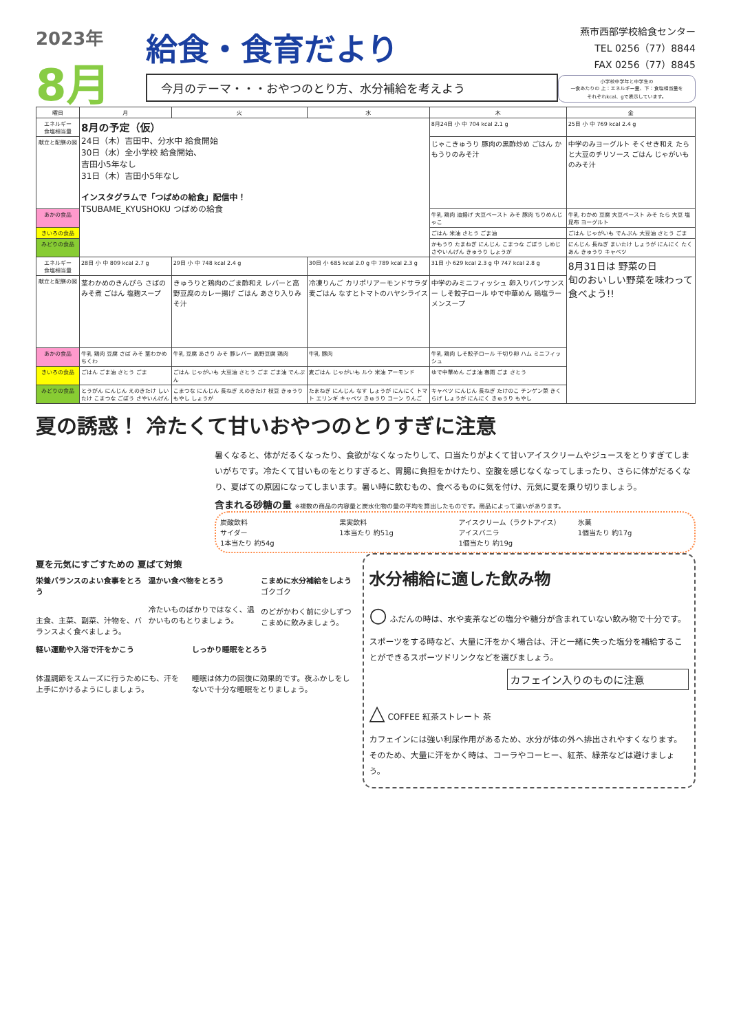2023年
8月
給食・食育だより
今月のテーマ・・・おやつのとり方、水分補給を考えよう
燕市西部学校給食センター
TEL 0256（77）8844
FAX 0256（77）8845
小学校中学年と中学生の
一食あたりの 上：エネルギー量、下：食塩相当量を
それぞれkcal、gで表示しています。
| 曜日 | 月 | 火 | 水 | 木 | 金 |
| --- | --- | --- | --- | --- | --- |
| エネルギー 食塩相当量 | 8月の予定（仮） 24日（木）吉田中、分水中 給食開始 30日（水）全小学校 給食開始、 吉田小5年なし 31日（木）吉田小5年なし インスタグラムで「つばめの給食」配信中！ TSUBAME_KYUSHOKU つばめの給食 | | | 8月24日 小 中 704 kcal 2.1 g | 25日 小 中 769 kcal 2.4 g |
| 献立と配膳の図 | | | | じゃこきゅうり 豚肉の黒酢炒め ごはん かもうりのみそ汁 | 中学のみヨーグルト そくせき和え たらと大豆のチリソース ごはん じゃがいものみそ汁 |
| あかの食品 | | | | 牛乳 鶏肉 油揚げ 大豆ペースト みそ 豚肉 ちりめんじゃこ | 牛乳 わかめ 豆腐 大豆ペースト みそ たら 大豆 塩昆布 ヨーグルト |
| きいろの食品 | | | | ごはん 米油 さとう ごま油 | ごはん じゃがいも でんぷん 大豆油 さとう ごま |
| みどりの食品 | | | | かもうり たまねぎ にんじん こまつな ごぼう しめじ さやいんげん きゅうり しょうが | にんじん 長ねぎ まいたけ しょうが にんにく たくあん きゅうり キャベツ |
| エネルギー 食塩相当量 | 28日 小 中 809 kcal 2.7 g | 29日 小 中 748 kcal 2.4 g | 30日 小 685 kcal 2.0 g 中 789 kcal 2.3 g | 31日 小 629 kcal 2.3 g 中 747 kcal 2.8 g | 8月31日は 野菜の日 旬のおいしい野菜を味わって食べよう!! |
| 献立と配膳の図 | 茎わかめのきんぴら さばのみそ煮 ごはん 塩麹スープ | きゅうりと鶏肉のごま酢和え レバーと高野豆腐のカレー揚げ ごはん あさり入りみそ汁 | 冷凍りんご カリポリアーモンドサラダ 麦ごはん なすとトマトのハヤシライス | 中学のみミニフィッシュ 卵入りパンサンスー しそ餃子ロール ゆで中華めん 鶏塩ラーメンスープ | |
| あかの食品 | 牛乳 鶏肉 豆腐 さば みそ 茎わかめ ちくわ | 牛乳 豆腐 あさり みそ 豚レバー 高野豆腐 鶏肉 | 牛乳 豚肉 | 牛乳 鶏肉 しそ餃子ロール 千切り卵 ハム ミニフィッシュ | |
| きいろの食品 | ごはん ごま油 さとう ごま | ごはん じゃがいも 大豆油 さとう ごま ごま油 でんぷん | 麦ごはん じゃがいも ルウ 米油 アーモンド | ゆで中華めん ごま油 春雨 ごま さとう | |
| みどりの食品 | とうがん にんじん えのきたけ しいたけ こまつな ごぼう さやいんげん | こまつな にんじん 長ねぎ えのきたけ 枝豆 きゅうり もやし しょうが | たまねぎ にんじん なす しょうが にんにく トマト エリンギ キャベツ きゅうり コーン りんご | キャベツ にんじん 長ねぎ たけのこ チンゲン菜 きくらげ しょうが にんにく きゅうり もやし | |
夏の誘惑！ 冷たくて甘いおやつのとりすぎに注意
暑くなると、体がだるくなったり、食欲がなくなったりして、口当たりがよくて甘いアイスクリームやジュースをとりすぎてしまいがちです。冷たくて甘いものをとりすぎると、胃腸に負担をかけたり、空腹を感じなくなってしまったり、さらに体がだるくなり、夏ばての原因になってしまいます。暑い時に飲むもの、食べるものに気を付け、元気に夏を乗り切りましょう。
含まれる砂糖の量 ※複数の商品の内容量と炭水化物の量の平均を算出したものです。商品によって違いがあります。
炭酸飲料
サイダー
1本当たり 約54g
果実飲料
1本当たり 約51g
アイスクリーム（ラクトアイス）
アイスバニラ
1個当たり 約19g
氷菓
1個当たり 約17g
夏を元気にすごすための 夏ばて対策
栄養バランスのよい食事をとろう
主食、主菜、副菜、汁物を、バランスよく食べましょう。
温かい食べ物をとろう
冷たいものばかりではなく、温かいものもとりましょう。
こまめに水分補給をしよう
ゴクゴク
のどがかわく前に少しずつこまめに飲みましょう。
軽い運動や入浴で汗をかこう
体温調節をスムーズに行うためにも、汗を上手にかけるようにしましょう。
しっかり睡眠をとろう
睡眠は体力の回復に効果的です。夜ふかしをしないで十分な睡眠をとりましょう。
水分補給に適した飲み物
○ ふだんの時は、水や麦茶などの塩分や糖分が含まれていない飲み物で十分です。スポーツをする時など、大量に汗をかく場合は、汗と一緒に失った塩分を補給することができるスポーツドリンクなどを選びましょう。
カフェイン入りのものに注意
△ COFFEE 紅茶ストレート 茶
カフェインには強い利尿作用があるため、水分が体の外へ排出されやすくなります。そのため、大量に汗をかく時は、コーラやコーヒー、紅茶、緑茶などは避けましょう。